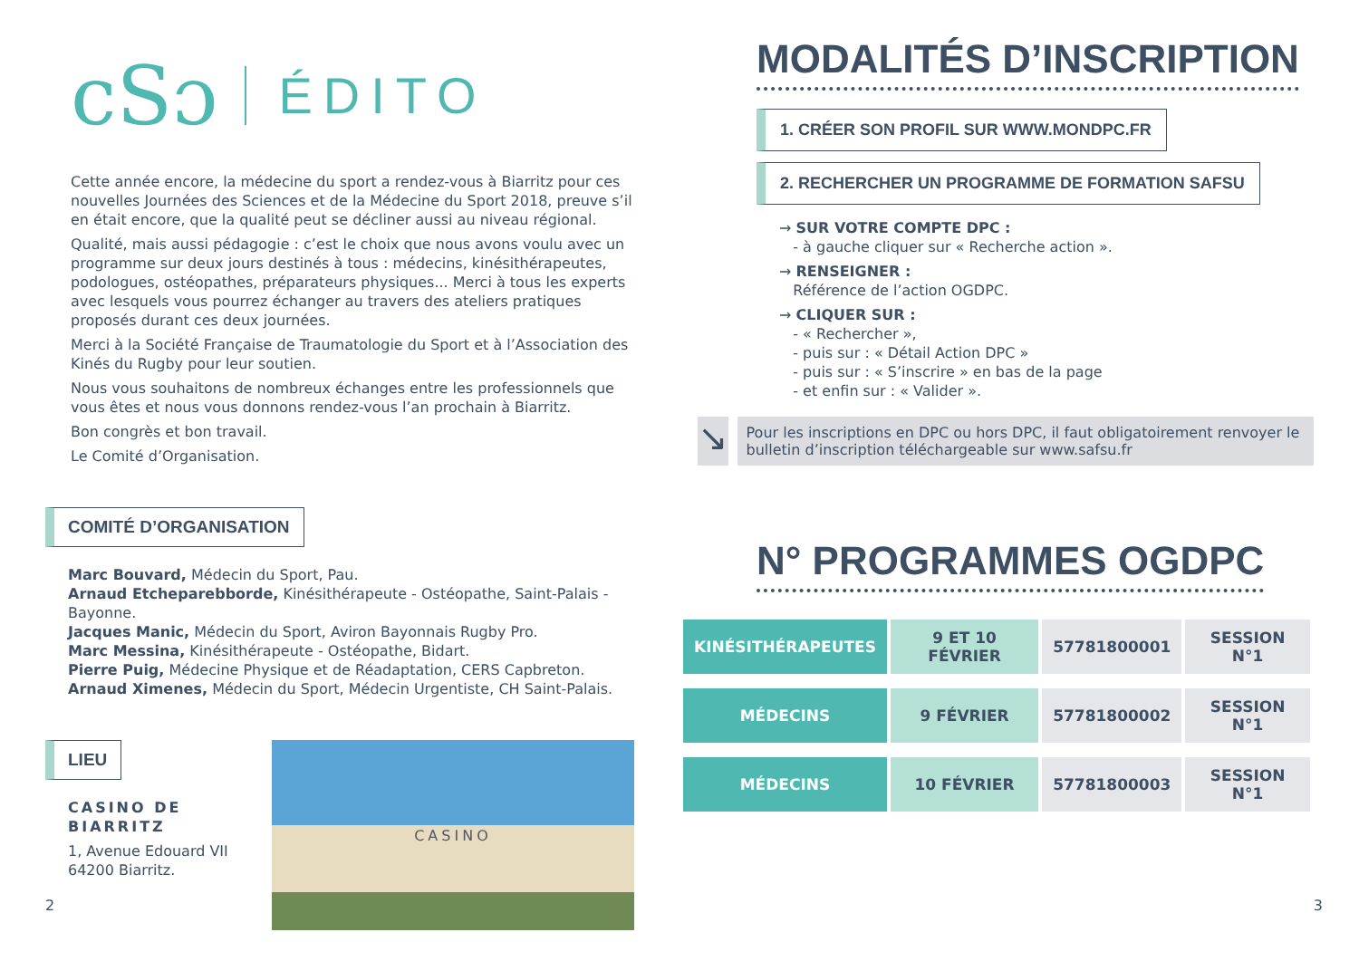cSɔ
ÉDITO
Cette année encore, la médecine du sport a rendez-vous à Biarritz pour ces nouvelles Journées des Sciences et de la Médecine du Sport 2018, preuve s’il en était encore, que la qualité peut se décliner aussi au niveau régional.
Qualité, mais aussi pédagogie : c’est le choix que nous avons voulu avec un programme sur deux jours destinés à tous : médecins, kinésithérapeutes, podologues, ostéopathes, préparateurs physiques... Merci à tous les experts avec lesquels vous pourrez échanger au travers des ateliers pratiques proposés durant ces deux journées.
Merci à la Société Française de Traumatologie du Sport et à l’Association des Kinés du Rugby pour leur soutien.
Nous vous souhaitons de nombreux échanges entre les professionnels que vous êtes et nous vous donnons rendez-vous l’an prochain à Biarritz.
Bon congrès et bon travail.
Le Comité d’Organisation.
COMITÉ D’ORGANISATION
Marc Bouvard, Médecin du Sport, Pau.
Arnaud Etcheparebborde, Kinésithérapeute - Ostéopathe, Saint-Palais - Bayonne.
Jacques Manic, Médecin du Sport, Aviron Bayonnais Rugby Pro.
Marc Messina, Kinésithérapeute - Ostéopathe, Bidart.
Pierre Puig, Médecine Physique et de Réadaptation, CERS Capbreton.
Arnaud Ximenes, Médecin du Sport, Médecin Urgentiste, CH Saint-Palais.
LIEU
CASINO DE BIARRITZ
1, Avenue Edouard VII
64200 Biarritz.
CASINO
2
MODALITÉS D’INSCRIPTION
1. CRÉER SON PROFIL SUR WWW.MONDPC.FR
2. RECHERCHER UN PROGRAMME DE FORMATION SAFSU
→ SUR VOTRE COMPTE DPC :
- à gauche cliquer sur « Recherche action ».
→ RENSEIGNER :
Référence de l’action OGDPC.
→ CLIQUER SUR :
- « Rechercher »,
- puis sur : « Détail Action DPC »
- puis sur : « S’inscrire » en bas de la page
- et enfin sur : « Valider ».
↘
Pour les inscriptions en DPC ou hors DPC, il faut obligatoirement renvoyer le bulletin d’inscription téléchargeable sur www.safsu.fr
N° PROGRAMMES OGDPC
| KINÉSITHÉRAPEUTES | 9 ET 10 FÉVRIER | 57781800001 | SESSION N°1 |
| MÉDECINS | 9 FÉVRIER | 57781800002 | SESSION N°1 |
| MÉDECINS | 10 FÉVRIER | 57781800003 | SESSION N°1 |
3